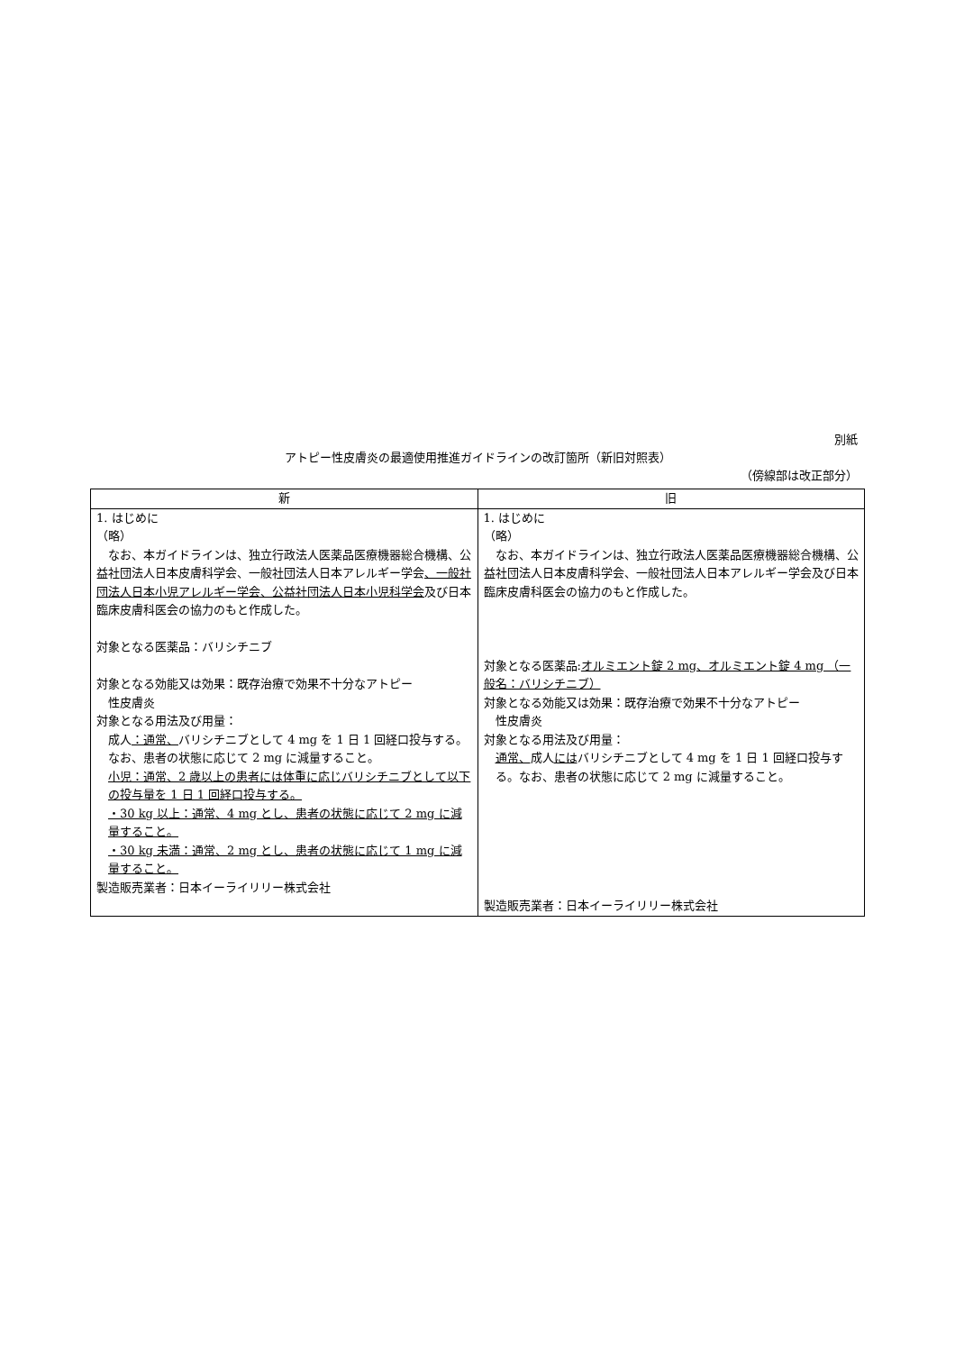別紙
アトピー性皮膚炎の最適使用推進ガイドラインの改訂箇所（新旧対照表）
（傍線部は改正部分）
| 新 | 旧 |
| --- | --- |
| 1. はじめに （略） なお、本ガイドラインは、独立行政法人医薬品医療機器総合機構、公益社団法人日本皮膚科学会、一般社団法人日本アレルギー学会 、一般社団法人日本小児アレルギー学会、公益社団法人日本小児科学会 及び日本臨床皮膚科医会の協力のもと作成した。 対象となる医薬品：バリシチニブ 対象となる効能又は効果：既存治療で効果不十分なアトピー 性皮膚炎 対象となる用法及び用量： 成人 ：通常、 バリシチニブとして 4 mg を 1 日 1 回経口投与する。なお、患者の状態に応じて 2 mg に減量すること。 小児：通常、2 歳以上の患者には体重に応じバリシチニブとして以下の投与量を 1 日 1 回経口投与する。 ・30 kg 以上：通常、4 mg とし、患者の状態に応じて 2 mg に減量すること。 ・30 kg 未満：通常、2 mg とし、患者の状態に応じて 1 mg に減量すること。 製造販売業者：日本イーライリリー株式会社 | 1. はじめに （略） なお、本ガイドラインは、独立行政法人医薬品医療機器総合機構、公益社団法人日本皮膚科学会、一般社団法人日本アレルギー学会及び日本臨床皮膚科医会の協力のもと作成した。 対象となる医薬品: オルミエント錠 2 mg、オルミエント錠 4 mg （一般名：バリシチニブ） 対象となる効能又は効果：既存治療で効果不十分なアトピー 性皮膚炎 対象となる用法及び用量： 通常、 成人 には バリシチニブとして 4 mg を 1 日 1 回経口投与する。なお、患者の状態に応じて 2 mg に減量すること。 製造販売業者：日本イーライリリー株式会社 |